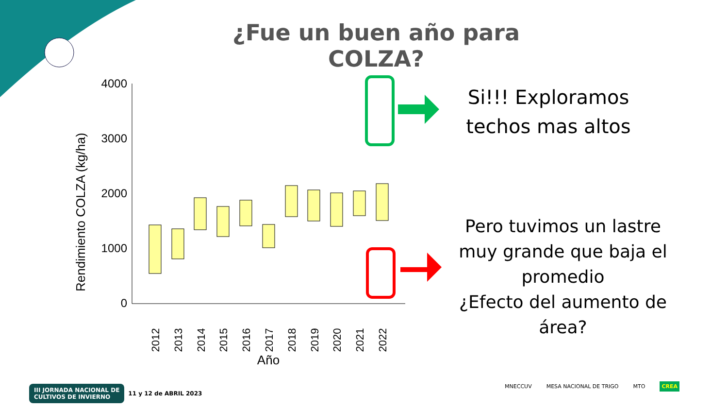¿Fue un buen año para COLZA?
Rendimiento COLZA (kg/ha)
4000
3000
2000
1000
0
2012
2013
2014
2015
2016
2017
2018
2019
2020
2021
2022
Año
Si!!! Exploramos techos mas altos
Pero tuvimos un lastre muy grande que baja el promedio
¿Efecto del aumento de área?
III JORNADA NACIONAL DE
CULTIVOS DE INVIERNO 11 y 12 de ABRIL 2023
MNECCUV MESA NACIONAL DE TRIGO MTO CREA